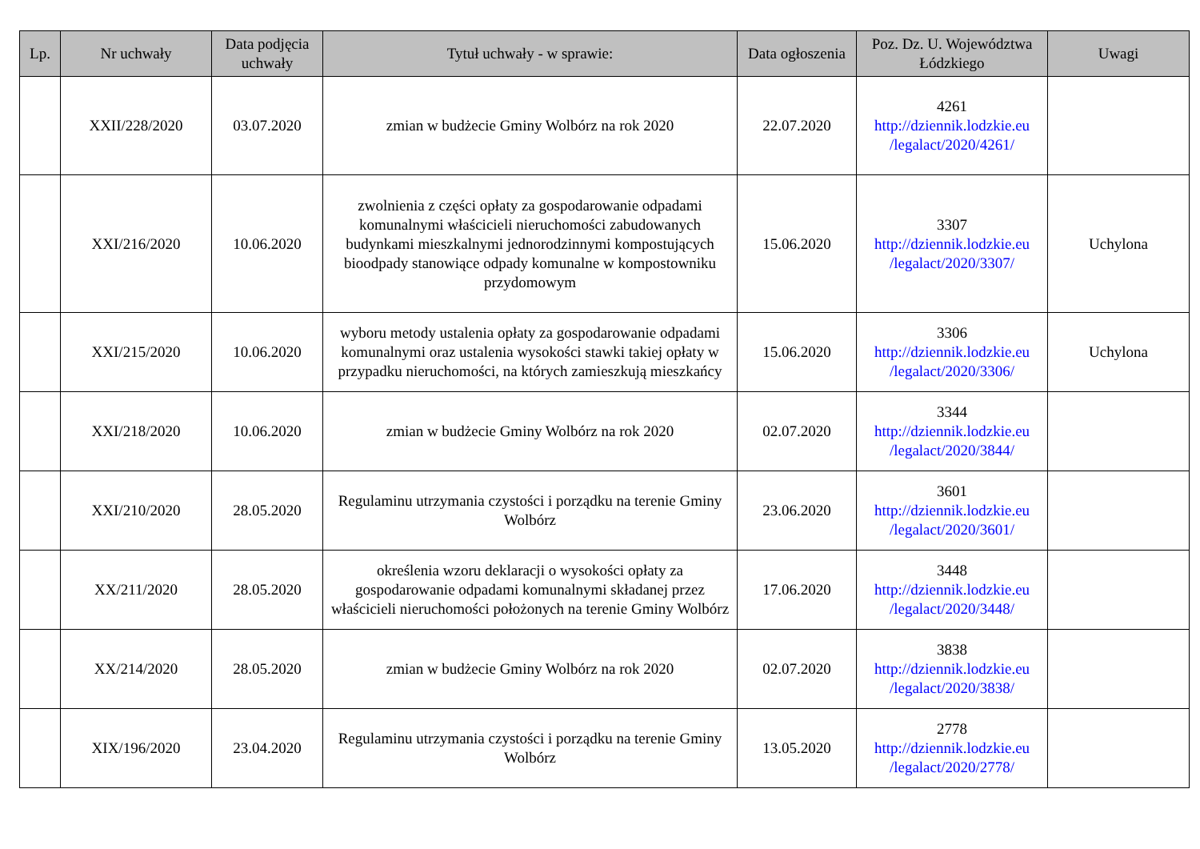| Lp. | Nr uchwały | Data podjęcia uchwały | Tytuł uchwały - w sprawie: | Data ogłoszenia | Poz. Dz. U. Województwa Łódzkiego | Uwagi |
| --- | --- | --- | --- | --- | --- | --- |
| | XXII/228/2020 | 03.07.2020 | zmian w budżecie Gminy Wolbórz na rok 2020 | 22.07.2020 | 4261 http://dziennik.lodzkie.eu /legalact/2020/4261/ | |
| | XXI/216/2020 | 10.06.2020 | zwolnienia z części opłaty za gospodarowanie odpadami komunalnymi właścicieli nieruchomości zabudowanych budynkami mieszkalnymi jednorodzinnymi kompostujących bioodpady stanowiące odpady komunalne w kompostowniku przydomowym | 15.06.2020 | 3307 http://dziennik.lodzkie.eu /legalact/2020/3307/ | Uchylona |
| | XXI/215/2020 | 10.06.2020 | wyboru metody ustalenia opłaty za gospodarowanie odpadami komunalnymi oraz ustalenia wysokości stawki takiej opłaty w przypadku nieruchomości, na których zamieszkują mieszkańcy | 15.06.2020 | 3306 http://dziennik.lodzkie.eu /legalact/2020/3306/ | Uchylona |
| | XXI/218/2020 | 10.06.2020 | zmian w budżecie Gminy Wolbórz na rok 2020 | 02.07.2020 | 3344 http://dziennik.lodzkie.eu /legalact/2020/3844/ | |
| | XXI/210/2020 | 28.05.2020 | Regulaminu utrzymania czystości i porządku na terenie Gminy Wolbórz | 23.06.2020 | 3601 http://dziennik.lodzkie.eu /legalact/2020/3601/ | |
| | XX/211/2020 | 28.05.2020 | określenia wzoru deklaracji o wysokości opłaty za gospodarowanie odpadami komunalnymi składanej przez właścicieli nieruchomości położonych na terenie Gminy Wolbórz | 17.06.2020 | 3448 http://dziennik.lodzkie.eu /legalact/2020/3448/ | |
| | XX/214/2020 | 28.05.2020 | zmian w budżecie Gminy Wolbórz na rok 2020 | 02.07.2020 | 3838 http://dziennik.lodzkie.eu /legalact/2020/3838/ | |
| | XIX/196/2020 | 23.04.2020 | Regulaminu utrzymania czystości i porządku na terenie Gminy Wolbórz | 13.05.2020 | 2778 http://dziennik.lodzkie.eu /legalact/2020/2778/ | |